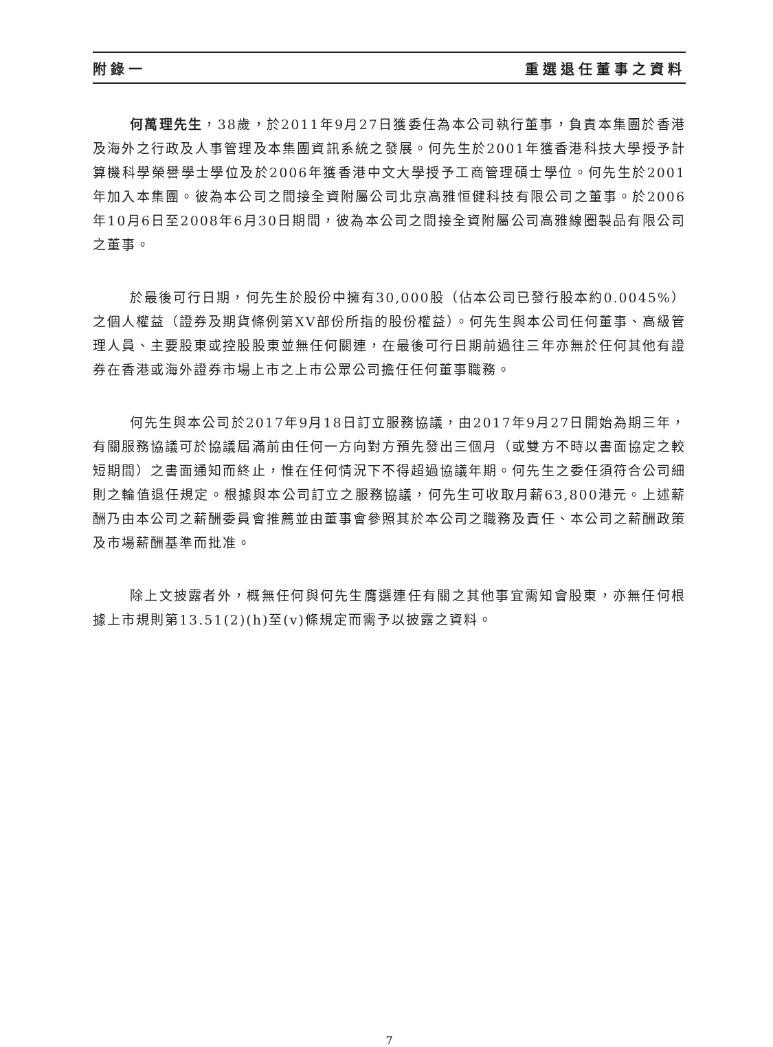附錄一 重選退任董事之資料
何萬理先生，38歲，於2011年9月27日獲委任為本公司執行董事，負責本集團於香港及海外之行政及人事管理及本集團資訊系統之發展。何先生於2001年獲香港科技大學授予計算機科學榮譽學士學位及於2006年獲香港中文大學授予工商管理碩士學位。何先生於2001年加入本集團。彼為本公司之間接全資附屬公司北京高雅恒健科技有限公司之董事。於2006年10月6日至2008年6月30日期間，彼為本公司之間接全資附屬公司高雅線圈製品有限公司之董事。
於最後可行日期，何先生於股份中擁有30,000股（佔本公司已發行股本約0.0045%）之個人權益（證券及期貨條例第XV部份所指的股份權益）。何先生與本公司任何董事、高級管理人員、主要股東或控股股東並無任何關連，在最後可行日期前過往三年亦無於任何其他有證券在香港或海外證券市場上市之上市公眾公司擔任任何董事職務。
何先生與本公司於2017年9月18日訂立服務協議，由2017年9月27日開始為期三年，有關服務協議可於協議屆滿前由任何一方向對方預先發出三個月（或雙方不時以書面協定之較短期間）之書面通知而終止，惟在任何情況下不得超過協議年期。何先生之委任須符合公司細則之輪值退任規定。根據與本公司訂立之服務協議，何先生可收取月薪63,800港元。上述薪酬乃由本公司之薪酬委員會推薦並由董事會參照其於本公司之職務及責任、本公司之薪酬政策及市場薪酬基準而批准。
除上文披露者外，概無任何與何先生膺選連任有關之其他事宜需知會股東，亦無任何根據上市規則第13.51(2)(h)至(v)條規定而需予以披露之資料。
7